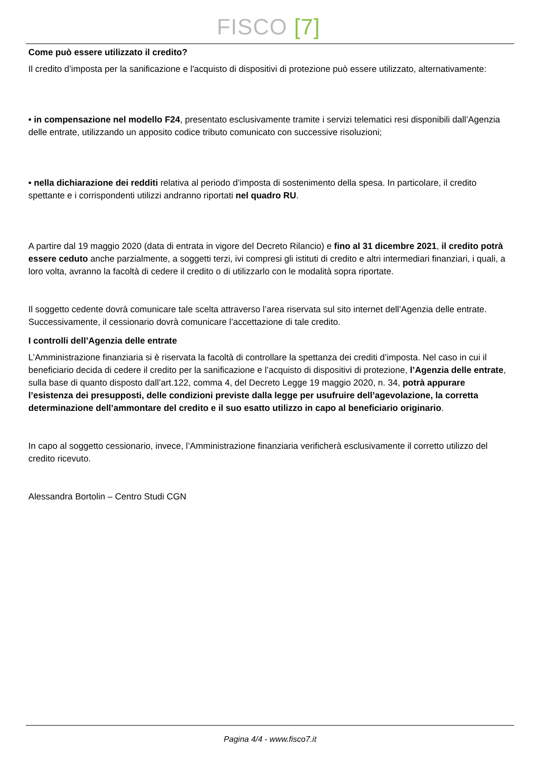FISCO [7]
Come può essere utilizzato il credito?
Il credito d’imposta per la sanificazione e l'acquisto di dispositivi di protezione può essere utilizzato, alternativamente:
• in compensazione nel modello F24, presentato esclusivamente tramite i servizi telematici resi disponibili dall’Agenzia delle entrate, utilizzando un apposito codice tributo comunicato con successive risoluzioni;
• nella dichiarazione dei redditi relativa al periodo d’imposta di sostenimento della spesa. In particolare, il credito spettante e i corrispondenti utilizzi andranno riportati nel quadro RU.
A partire dal 19 maggio 2020 (data di entrata in vigore del Decreto Rilancio) e fino al 31 dicembre 2021, il credito potrà essere ceduto anche parzialmente, a soggetti terzi, ivi compresi gli istituti di credito e altri intermediari finanziari, i quali, a loro volta, avranno la facoltà di cedere il credito o di utilizzarlo con le modalità sopra riportate.
Il soggetto cedente dovrà comunicare tale scelta attraverso l’area riservata sul sito internet dell’Agenzia delle entrate. Successivamente, il cessionario dovrà comunicare l’accettazione di tale credito.
I controlli dell’Agenzia delle entrate
L’Amministrazione finanziaria si è riservata la facoltà di controllare la spettanza dei crediti d’imposta. Nel caso in cui il beneficiario decida di cedere il credito per la sanificazione e l’acquisto di dispositivi di protezione, l’Agenzia delle entrate, sulla base di quanto disposto dall’art.122, comma 4, del Decreto Legge 19 maggio 2020, n. 34, potrà appurare l’esistenza dei presupposti, delle condizioni previste dalla legge per usufruire dell’agevolazione, la corretta determinazione dell’ammontare del credito e il suo esatto utilizzo in capo al beneficiario originario.
In capo al soggetto cessionario, invece, l’Amministrazione finanziaria verificherà esclusivamente il corretto utilizzo del credito ricevuto.
Alessandra Bortolin – Centro Studi CGN
Pagina 4/4 - www.fisco7.it